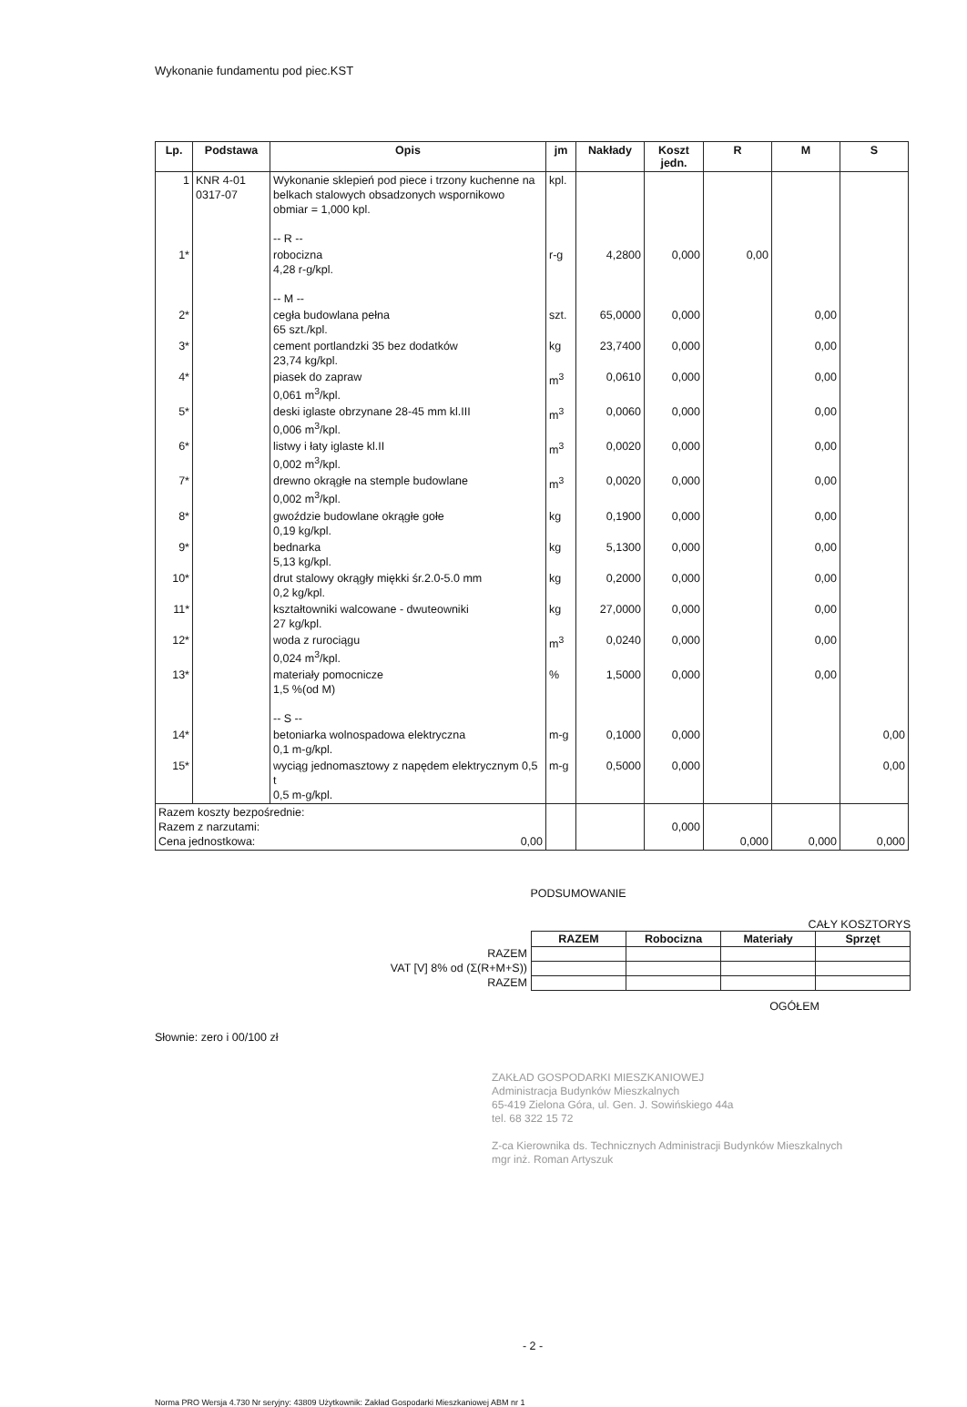Wykonanie fundamentu pod piec.KST
| Lp. | Podstawa | Opis | jm | Nakłady | Koszt jedn. | R | M | S |
| --- | --- | --- | --- | --- | --- | --- | --- | --- |
| 1 | KNR 4-01 0317-07 | Wykonanie sklepień pod piece i trzony kuchenne na belkach stalowych obsadzonych wspornikowo obmiar = 1,000 kpl. -- R -- | kpl. | | | | | |
| 1* | | robocizna 4,28 r-g/kpl. -- M -- | r-g | 4,2800 | 0,000 | 0,00 | | |
| 2* | | cegła budowlana pełna 65 szt./kpl. | szt. | 65,0000 | 0,000 | | 0,00 | |
| 3* | | cement portlandzki 35 bez dodatków 23,74 kg/kpl. | kg | 23,7400 | 0,000 | | 0,00 | |
| 4* | | piasek do zapraw 0,061 m<sup>3</sup>/kpl. | m<sup>3</sup> | 0,0610 | 0,000 | | 0,00 | |
| 5* | | deski iglaste obrzynane 28-45 mm kl.III 0,006 m<sup>3</sup>/kpl. | m<sup>3</sup> | 0,0060 | 0,000 | | 0,00 | |
| 6* | | listwy i łaty iglaste kl.II 0,002 m<sup>3</sup>/kpl. | m<sup>3</sup> | 0,0020 | 0,000 | | 0,00 | |
| 7* | | drewno okrągłe na stemple budowlane 0,002 m<sup>3</sup>/kpl. | m<sup>3</sup> | 0,0020 | 0,000 | | 0,00 | |
| 8* | | gwoździe budowlane okrągłe gołe 0,19 kg/kpl. | kg | 0,1900 | 0,000 | | 0,00 | |
| 9* | | bednarka 5,13 kg/kpl. | kg | 5,1300 | 0,000 | | 0,00 | |
| 10* | | drut stalowy okrągły miękki śr.2.0-5.0 mm 0,2 kg/kpl. | kg | 0,2000 | 0,000 | | 0,00 | |
| 11* | | kształtowniki walcowane - dwuteowniki 27 kg/kpl. | kg | 27,0000 | 0,000 | | 0,00 | |
| 12* | | woda z rurociągu 0,024 m<sup>3</sup>/kpl. | m<sup>3</sup> | 0,0240 | 0,000 | | 0,00 | |
| 13* | | materiały pomocnicze 1,5 %(od M) -- S -- | % | 1,5000 | 0,000 | | 0,00 | |
| 14* | | betoniarka wolnospadowa elektryczna 0,1 m-g/kpl. | m-g | 0,1000 | 0,000 | | | 0,00 |
| 15* | | wyciąg jednomasztowy z napędem elektrycznym 0,5 t 0,5 m-g/kpl. | m-g | 0,5000 | 0,000 | | | 0,00 |
| Razem koszty bezpośrednie: Razem z narzutami: Cena jednostkowa: 0,00 | | | | | 0,000 | 0,000 | 0,000 | 0,000 |
PODSUMOWANIE
CAŁY KOSZTORYS
| | RAZEM | Robocizna | Materiały | Sprzęt |
| --- | --- | --- | --- | --- |
| RAZEM | | | | |
| VAT [V] 8% od (Σ(R+M+S)) | | | | |
| RAZEM | | | | |
OGÓŁEM
Słownie: zero i 00/100 zł
ZAKŁAD GOSPODARKI MIESZKANIOWEJ
Administracja Budynków Mieszkalnych
65-419 Zielona Góra, ul. Gen. J. Sowińskiego 44a
tel. 68 322 15 72
Z-ca Kierownika ds. Technicznych Administracji Budynków Mieszkalnych
mgr inż. Roman Artyszuk
- 2 -
Norma PRO Wersja 4.730 Nr seryjny: 43809 Użytkownik: Zakład Gospodarki Mieszkaniowej ABM nr 1